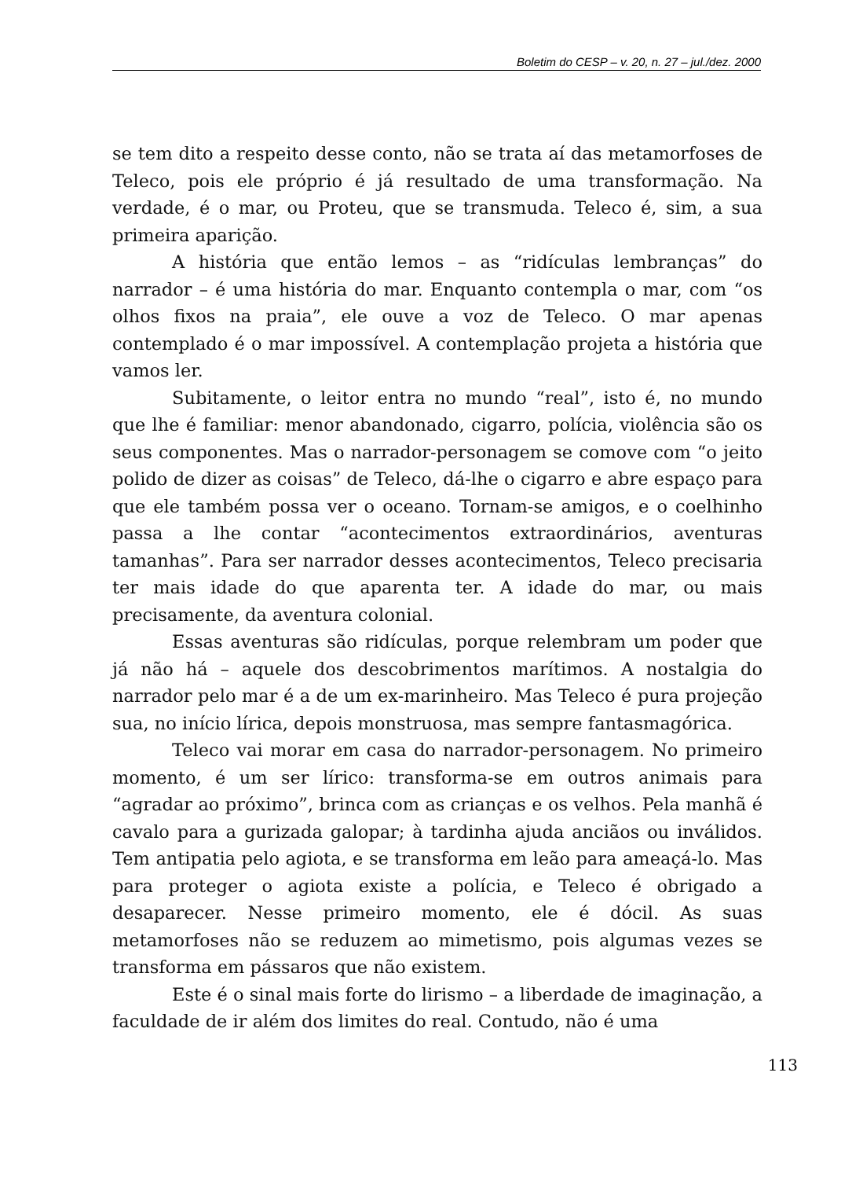Boletim do CESP – v. 20, n. 27 – jul./dez. 2000
se tem dito a respeito desse conto, não se trata aí das metamorfoses de Teleco, pois ele próprio é já resultado de uma transformação. Na verdade, é o mar, ou Proteu, que se transmuda. Teleco é, sim, a sua primeira aparição.
A história que então lemos – as “ridículas lembranças” do narrador – é uma história do mar. Enquanto contempla o mar, com “os olhos fixos na praia”, ele ouve a voz de Teleco. O mar apenas contemplado é o mar impossível. A contemplação projeta a história que vamos ler.
Subitamente, o leitor entra no mundo “real”, isto é, no mundo que lhe é familiar: menor abandonado, cigarro, polícia, violência são os seus componentes. Mas o narrador-personagem se comove com “o jeito polido de dizer as coisas” de Teleco, dá-lhe o cigarro e abre espaço para que ele também possa ver o oceano. Tornam-se amigos, e o coelhinho passa a lhe contar “acontecimentos extraordinários, aventuras tamanhas”. Para ser narrador desses acontecimentos, Teleco precisaria ter mais idade do que aparenta ter. A idade do mar, ou mais precisamente, da aventura colonial.
Essas aventuras são ridículas, porque relembram um poder que já não há – aquele dos descobrimentos marítimos. A nostalgia do narrador pelo mar é a de um ex-marinheiro. Mas Teleco é pura projeção sua, no início lírica, depois monstruosa, mas sempre fantasmagórica.
Teleco vai morar em casa do narrador-personagem. No primeiro momento, é um ser lírico: transforma-se em outros animais para “agradar ao próximo”, brinca com as crianças e os velhos. Pela manhã é cavalo para a gurizada galopar; à tardinha ajuda anciãos ou inválidos. Tem antipatia pelo agiota, e se transforma em leão para ameaçá-lo. Mas para proteger o agiota existe a polícia, e Teleco é obrigado a desaparecer. Nesse primeiro momento, ele é dócil. As suas metamorfoses não se reduzem ao mimetismo, pois algumas vezes se transforma em pássaros que não existem.
Este é o sinal mais forte do lirismo – a liberdade de imaginação, a faculdade de ir além dos limites do real. Contudo, não é uma
113